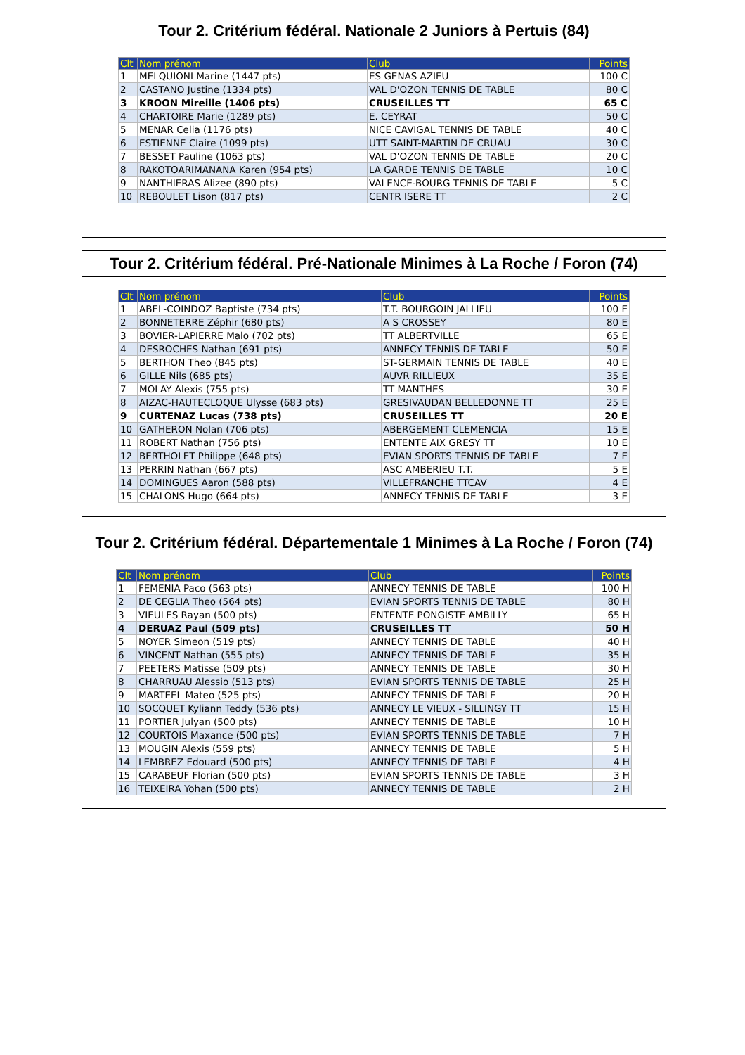Tour 2. Critérium fédéral. Nationale 2 Juniors à Pertuis (84)
| Clt | Nom prénom | Club | Points |
| --- | --- | --- | --- |
| 1 | MELQUIONI Marine (1447 pts) | ES GENAS AZIEU | 100 C |
| 2 | CASTANO Justine (1334 pts) | VAL D'OZON TENNIS DE TABLE | 80 C |
| 3 | KROON Mireille (1406 pts) | CRUSEILLES TT | 65 C |
| 4 | CHARTOIRE Marie (1289 pts) | E. CEYRAT | 50 C |
| 5 | MENAR Celia (1176 pts) | NICE CAVIGAL TENNIS DE TABLE | 40 C |
| 6 | ESTIENNE Claire (1099 pts) | UTT SAINT-MARTIN DE CRUAU | 30 C |
| 7 | BESSET Pauline (1063 pts) | VAL D'OZON TENNIS DE TABLE | 20 C |
| 8 | RAKOTOARIMANANA Karen (954 pts) | LA GARDE TENNIS DE TABLE | 10 C |
| 9 | NANTHIERAS Alizee (890 pts) | VALENCE-BOURG TENNIS DE TABLE | 5 C |
| 10 | REBOULET Lison (817 pts) | CENTR ISERE TT | 2 C |
Tour 2. Critérium fédéral. Pré-Nationale Minimes à La Roche / Foron (74)
| Clt | Nom prénom | Club | Points |
| --- | --- | --- | --- |
| 1 | ABEL-COINDOZ Baptiste (734 pts) | T.T. BOURGOIN JALLIEU | 100 E |
| 2 | BONNETERRE Zéphir (680 pts) | A S CROSSEY | 80 E |
| 3 | BOVIER-LAPIERRE Malo (702 pts) | TT ALBERTVILLE | 65 E |
| 4 | DESROCHES Nathan (691 pts) | ANNECY TENNIS DE TABLE | 50 E |
| 5 | BERTHON Theo (845 pts) | ST-GERMAIN TENNIS DE TABLE | 40 E |
| 6 | GILLE Nils (685 pts) | AUVR RILLIEUX | 35 E |
| 7 | MOLAY Alexis (755 pts) | TT MANTHES | 30 E |
| 8 | AIZAC-HAUTECLOQUE Ulysse (683 pts) | GRESIVAUDAN BELLEDONNE TT | 25 E |
| 9 | CURTENAZ Lucas (738 pts) | CRUSEILLES TT | 20 E |
| 10 | GATHERON Nolan (706 pts) | ABERGEMENT CLEMENCIA | 15 E |
| 11 | ROBERT Nathan (756 pts) | ENTENTE AIX GRESY TT | 10 E |
| 12 | BERTHOLET Philippe (648 pts) | EVIAN SPORTS TENNIS DE TABLE | 7 E |
| 13 | PERRIN Nathan (667 pts) | ASC AMBERIEU T.T. | 5 E |
| 14 | DOMINGUES Aaron (588 pts) | VILLEFRANCHE TTCAV | 4 E |
| 15 | CHALONS Hugo (664 pts) | ANNECY TENNIS DE TABLE | 3 E |
Tour 2. Critérium fédéral. Départementale 1 Minimes à La Roche / Foron (74)
| Clt | Nom prénom | Club | Points |
| --- | --- | --- | --- |
| 1 | FEMENIA Paco (563 pts) | ANNECY TENNIS DE TABLE | 100 H |
| 2 | DE CEGLIA Theo (564 pts) | EVIAN SPORTS TENNIS DE TABLE | 80 H |
| 3 | VIEULES Rayan (500 pts) | ENTENTE PONGISTE AMBILLY | 65 H |
| 4 | DERUAZ Paul (509 pts) | CRUSEILLES TT | 50 H |
| 5 | NOYER Simeon (519 pts) | ANNECY TENNIS DE TABLE | 40 H |
| 6 | VINCENT Nathan (555 pts) | ANNECY TENNIS DE TABLE | 35 H |
| 7 | PEETERS Matisse (509 pts) | ANNECY TENNIS DE TABLE | 30 H |
| 8 | CHARRUAU Alessio (513 pts) | EVIAN SPORTS TENNIS DE TABLE | 25 H |
| 9 | MARTEEL Mateo (525 pts) | ANNECY TENNIS DE TABLE | 20 H |
| 10 | SOCQUET Kyliann Teddy (536 pts) | ANNECY LE VIEUX - SILLINGY TT | 15 H |
| 11 | PORTIER Julyan (500 pts) | ANNECY TENNIS DE TABLE | 10 H |
| 12 | COURTOIS Maxance (500 pts) | EVIAN SPORTS TENNIS DE TABLE | 7 H |
| 13 | MOUGIN Alexis (559 pts) | ANNECY TENNIS DE TABLE | 5 H |
| 14 | LEMBREZ Edouard (500 pts) | ANNECY TENNIS DE TABLE | 4 H |
| 15 | CARABEUF Florian (500 pts) | EVIAN SPORTS TENNIS DE TABLE | 3 H |
| 16 | TEIXEIRA Yohan (500 pts) | ANNECY TENNIS DE TABLE | 2 H |